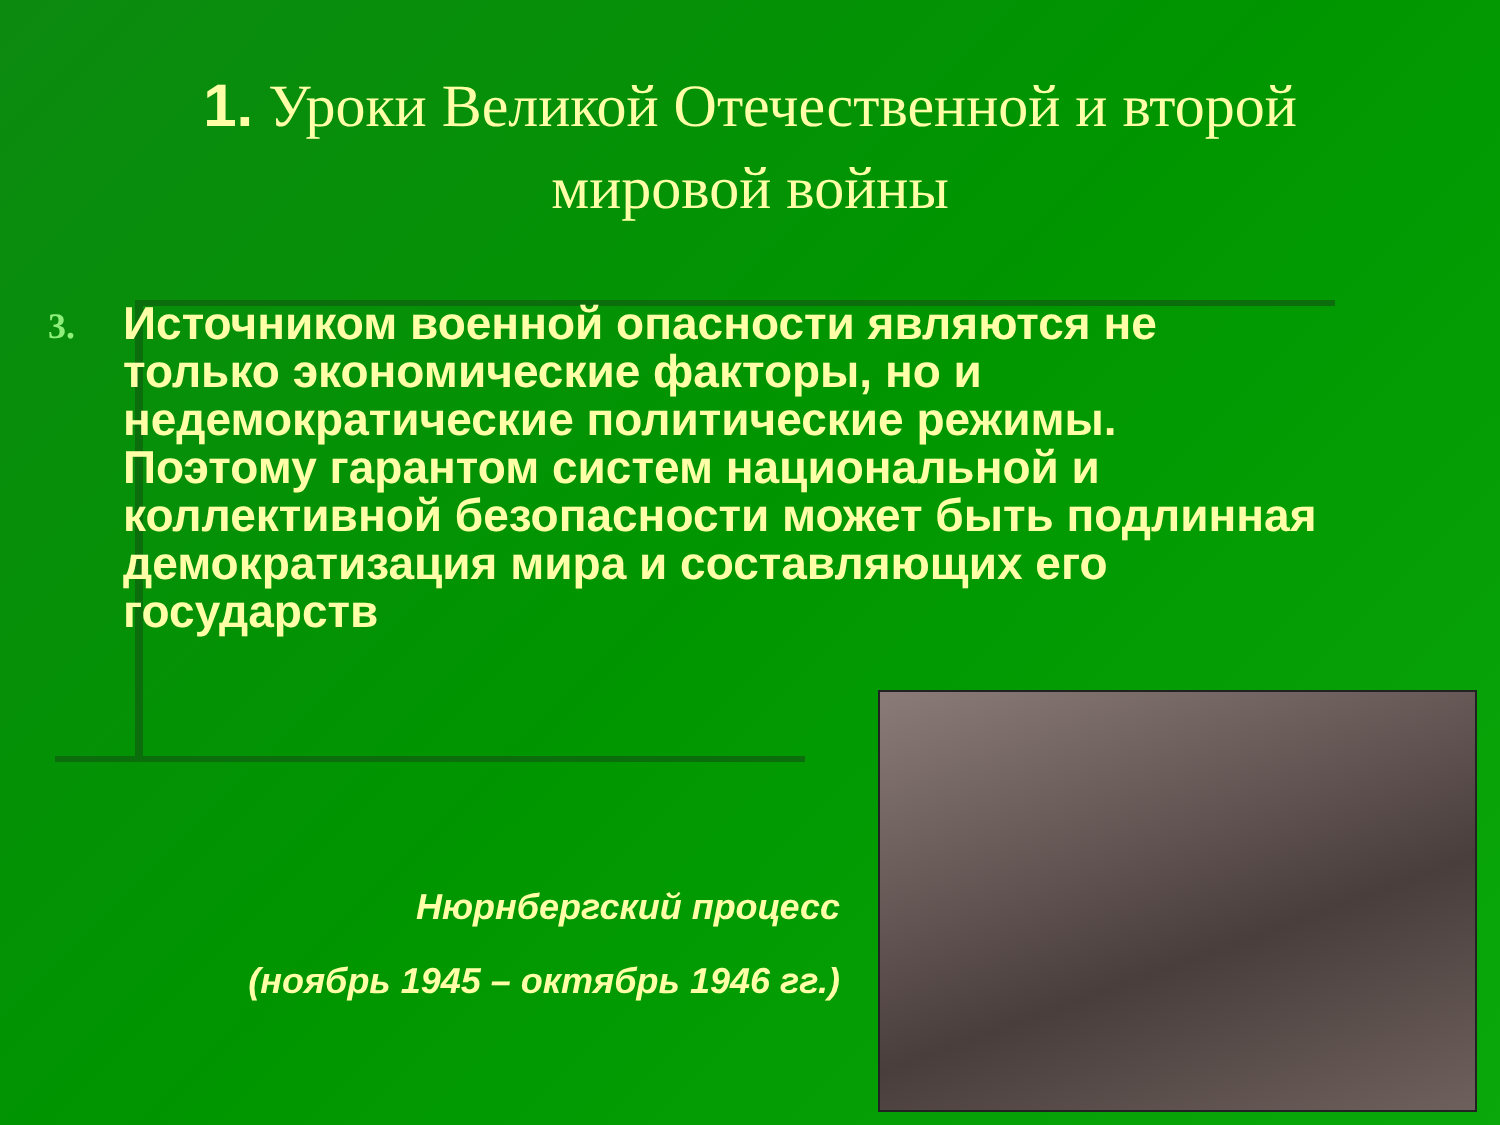1. Уроки Великой Отечественной и второй
мировой войны
3.
Источником военной опасности являются не только экономические факторы, но и недемократические политические режимы. Поэтому гарантом систем национальной и коллективной безопасности может быть подлинная демократизация мира и составляющих его государств
Нюрнбергский процесс
(ноябрь 1945 – октябрь 1946 гг.)